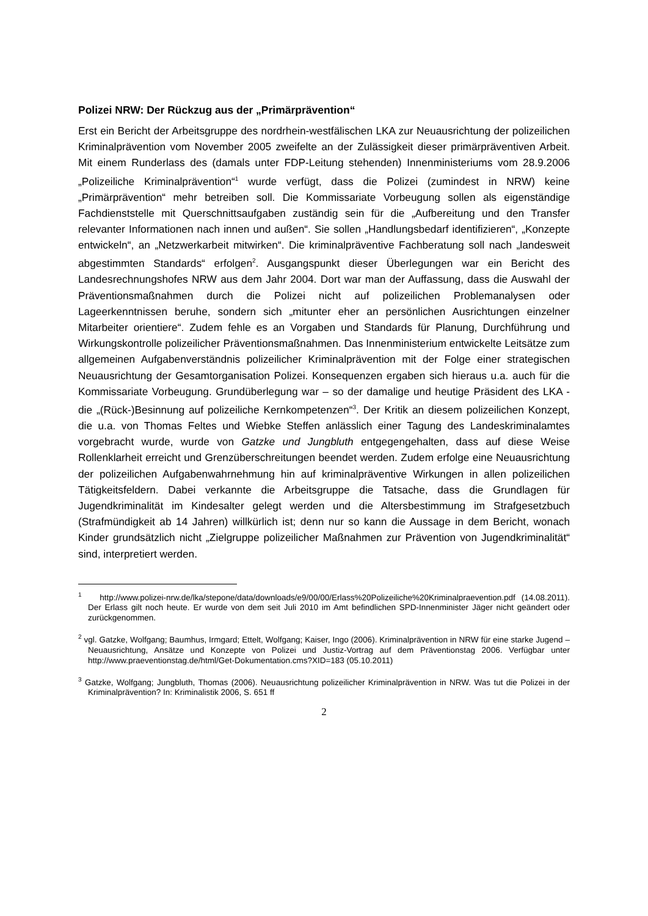Polizei NRW: Der Rückzug aus der „Primärprävention“
Erst ein Bericht der Arbeitsgruppe des nordrhein-westfälischen LKA zur Neuausrichtung der polizeilichen Kriminalprävention vom November 2005 zweifelte an der Zulässigkeit dieser primärpräventiven Arbeit. Mit einem Runderlass des (damals unter FDP-Leitung stehenden) Innenministeriums vom 28.9.2006 „Polizeiliche Kriminalprävention“<sup>1</sup> wurde verfügt, dass die Polizei (zumindest in NRW) keine „Primärprävention“ mehr betreiben soll. Die Kommissariate Vorbeugung sollen als eigenständige Fachdienststelle mit Querschnittsaufgaben zuständig sein für die „Aufbereitung und den Transfer relevanter Informationen nach innen und außen“. Sie sollen „Handlungsbedarf identifizieren“, „Konzepte entwickeln“, an „Netzwerkarbeit mitwirken“. Die kriminalpräventive Fachberatung soll nach „landesweit abgestimmten Standards“ erfolgen<sup>2</sup>. Ausgangspunkt dieser Überlegungen war ein Bericht des Landesrechnungshofes NRW aus dem Jahr 2004. Dort war man der Auffassung, dass die Auswahl der Präventionsmaßnahmen durch die Polizei nicht auf polizeilichen Problemanalysen oder Lageerkenntnissen beruhe, sondern sich „mitunter eher an persönlichen Ausrichtungen einzelner Mitarbeiter orientiere“. Zudem fehle es an Vorgaben und Standards für Planung, Durchführung und Wirkungskontrolle polizeilicher Präventionsmaßnahmen. Das Innenministerium entwickelte Leitsätze zum allgemeinen Aufgabenverständnis polizeilicher Kriminalprävention mit der Folge einer strategischen Neuausrichtung der Gesamtorganisation Polizei. Konsequenzen ergaben sich hieraus u.a. auch für die Kommissariate Vorbeugung. Grundüberlegung war – so der damalige und heutige Präsident des LKA - die „(Rück-)Besinnung auf polizeiliche Kernkompetenzen“<sup>3</sup>. Der Kritik an diesem polizeilichen Konzept, die u.a. von Thomas Feltes und Wiebke Steffen anlässlich einer Tagung des Landeskriminalamtes vorgebracht wurde, wurde von Gatzke und Jungbluth entgegengehalten, dass auf diese Weise Rollenklarheit erreicht und Grenzüberschreitungen beendet werden. Zudem erfolge eine Neuausrichtung der polizeilichen Aufgabenwahrnehmung hin auf kriminalpräventive Wirkungen in allen polizeilichen Tätigkeitsfeldern. Dabei verkannte die Arbeitsgruppe die Tatsache, dass die Grundlagen für Jugendkriminalität im Kindesalter gelegt werden und die Altersbestimmung im Strafgesetzbuch (Strafmündigkeit ab 14 Jahren) willkürlich ist; denn nur so kann die Aussage in dem Bericht, wonach Kinder grundsätzlich nicht „Zielgruppe polizeilicher Maßnahmen zur Prävention von Jugendkriminalität“ sind, interpretiert werden.
<sup>1</sup> http://www.polizei-nrw.de/lka/stepone/data/downloads/e9/00/00/Erlass%20Polizeiliche%20Kriminalpraevention.pdf (14.08.2011). Der Erlass gilt noch heute. Er wurde von dem seit Juli 2010 im Amt befindlichen SPD-Innenminister Jäger nicht geändert oder zurückgenommen.
<sup>2</sup> vgl. Gatzke, Wolfgang; Baumhus, Irmgard; Ettelt, Wolfgang; Kaiser, Ingo (2006). Kriminalprävention in NRW für eine starke Jugend – Neuausrichtung, Ansätze und Konzepte von Polizei und Justiz-Vortrag auf dem Präventionstag 2006. Verfügbar unter http://www.praeventionstag.de/html/Get-Dokumentation.cms?XID=183 (05.10.2011)
<sup>3</sup> Gatzke, Wolfgang; Jungbluth, Thomas (2006). Neuausrichtung polizeilicher Kriminalprävention in NRW. Was tut die Polizei in der Kriminalprävention? In: Kriminalistik 2006, S. 651 ff
2